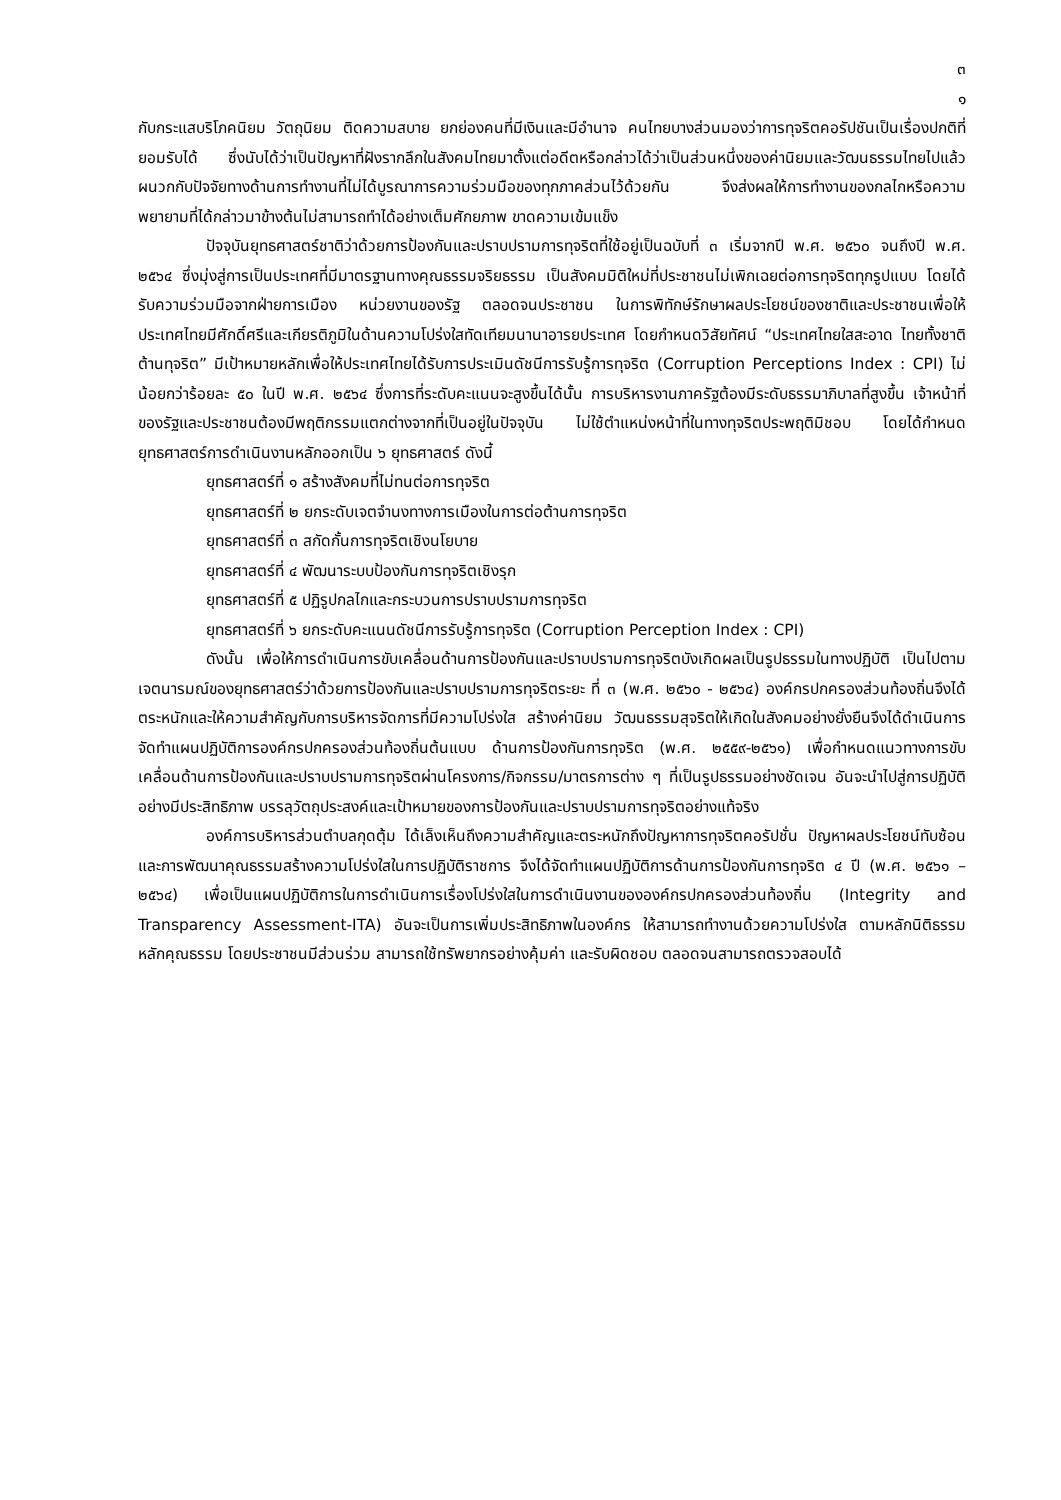๓
๑
กับกระแสบริโภคนิยม วัตถุนิยม ติดความสบาย ยกย่องคนที่มีเงินและมีอำนาจ คนไทยบางส่วนมองว่าการทุจริตคอรัปชันเป็นเรื่องปกติที่ยอมรับได้ ซึ่งนับได้ว่าเป็นปัญหาที่ฝังรากลึกในสังคมไทยมาตั้งแต่อดีตหรือกล่าวได้ว่าเป็นส่วนหนึ่งของค่านิยมและวัฒนธรรมไทยไปแล้ว ผนวกกับปัจจัยทางด้านการทำงานที่ไม่ได้บูรณาการความร่วมมือของทุกภาคส่วนไว้ด้วยกัน จึงส่งผลให้การทำงานของกลไกหรือความพยายามที่ได้กล่าวมาข้างต้นไม่สามารถทำได้อย่างเต็มศักยภาพ ขาดความเข้มแข็ง
ปัจจุบันยุทธศาสตร์ชาติว่าด้วยการป้องกันและปราบปรามการทุจริตที่ใช้อยู่เป็นฉบับที่ ๓ เริ่มจากปี พ.ศ. ๒๕๖๐ จนถึงปี พ.ศ. ๒๕๖๔ ซึ่งมุ่งสู่การเป็นประเทศที่มีมาตรฐานทางคุณธรรมจริยธรรม เป็นสังคมมิติใหม่ที่ประชาชนไม่เพิกเฉยต่อการทุจริตทุกรูปแบบ โดยได้รับความร่วมมือจากฝ่ายการเมือง หน่วยงานของรัฐ ตลอดจนประชาชน ในการพิทักษ์รักษาผลประโยชน์ของชาติและประชาชนเพื่อให้ประเทศไทยมีศักดิ์ศรีและเกียรติภูมิในด้านความโปร่งใสทัดเทียมนานาอารยประเทศ โดยกำหนดวิสัยทัศน์ “ประเทศไทยใสสะอาด ไทยทั้งชาติต้านทุจริต” มีเป้าหมายหลักเพื่อให้ประเทศไทยได้รับการประเมินดัชนีการรับรู้การทุจริต (Corruption Perceptions Index : CPI) ไม่น้อยกว่าร้อยละ ๕๐ ในปี พ.ศ. ๒๕๖๔ ซึ่งการที่ระดับคะแนนจะสูงขึ้นได้นั้น การบริหารงานภาครัฐต้องมีระดับธรรมาภิบาลที่สูงขึ้น เจ้าหน้าที่ของรัฐและประชาชนต้องมีพฤติกรรมแตกต่างจากที่เป็นอยู่ในปัจจุบัน ไม่ใช้ตำแหน่งหน้าที่ในทางทุจริตประพฤติมิชอบ โดยได้กำหนดยุทธศาสตร์การดำเนินงานหลักออกเป็น ๖ ยุทธศาสตร์ ดังนี้
ยุทธศาสตร์ที่ ๑ สร้างสังคมที่ไม่ทนต่อการทุจริต
ยุทธศาสตร์ที่ ๒ ยกระดับเจตจำนงทางการเมืองในการต่อต้านการทุจริต
ยุทธศาสตร์ที่ ๓ สกัดกั้นการทุจริตเชิงนโยบาย
ยุทธศาสตร์ที่ ๔ พัฒนาระบบป้องกันการทุจริตเชิงรุก
ยุทธศาสตร์ที่ ๕ ปฏิรูปกลไกและกระบวนการปราบปรามการทุจริต
ยุทธศาสตร์ที่ ๖ ยกระดับคะแนนดัชนีการรับรู้การทุจริต (Corruption Perception Index : CPI)
ดังนั้น เพื่อให้การดำเนินการขับเคลื่อนด้านการป้องกันและปราบปรามการทุจริตบังเกิดผลเป็นรูปธรรมในทางปฏิบัติ เป็นไปตามเจตนารมณ์ของยุทธศาสตร์ว่าด้วยการป้องกันและปราบปรามการทุจริตระยะ ที่ ๓ (พ.ศ. ๒๕๖๐ - ๒๕๖๔) องค์กรปกครองส่วนท้องถิ่นจึงได้ตระหนักและให้ความสำคัญกับการบริหารจัดการที่มีความโปร่งใส สร้างค่านิยม วัฒนธรรมสุจริตให้เกิดในสังคมอย่างยั่งยืนจึงได้ดำเนินการจัดทำแผนปฏิบัติการองค์กรปกครองส่วนท้องถิ่นต้นแบบ ด้านการป้องกันการทุจริต (พ.ศ. ๒๕๕๙-๒๕๖๑) เพื่อกำหนดแนวทางการขับเคลื่อนด้านการป้องกันและปราบปรามการทุจริตผ่านโครงการ/กิจกรรม/มาตรการต่าง ๆ ที่เป็นรูปธรรมอย่างชัดเจน อันจะนำไปสู่การปฏิบัติอย่างมีประสิทธิภาพ บรรลุวัตถุประสงค์และเป้าหมายของการป้องกันและปราบปรามการทุจริตอย่างแท้จริง
องค์การบริหารส่วนตำบลกุดตุ้ม ได้เล็งเห็นถึงความสำคัญและตระหนักถึงปัญหาการทุจริตคอรัปชั่น ปัญหาผลประโยชน์ทับซ้อน และการพัฒนาคุณธรรมสร้างความโปร่งใสในการปฏิบัติราชการ จึงได้จัดทำแผนปฏิบัติการด้านการป้องกันการทุจริต ๔ ปี (พ.ศ. ๒๕๖๑ – ๒๕๖๔) เพื่อเป็นแผนปฏิบัติการในการดำเนินการเรื่องโปร่งใสในการดำเนินงานขององค์กรปกครองส่วนท้องถิ่น (Integrity and Transparency Assessment-ITA) อันจะเป็นการเพิ่มประสิทธิภาพในองค์กร ให้สามารถทำงานด้วยความโปร่งใส ตามหลักนิติธรรม หลักคุณธรรม โดยประชาชนมีส่วนร่วม สามารถใช้ทรัพยากรอย่างคุ้มค่า และรับผิดชอบ ตลอดจนสามารถตรวจสอบได้